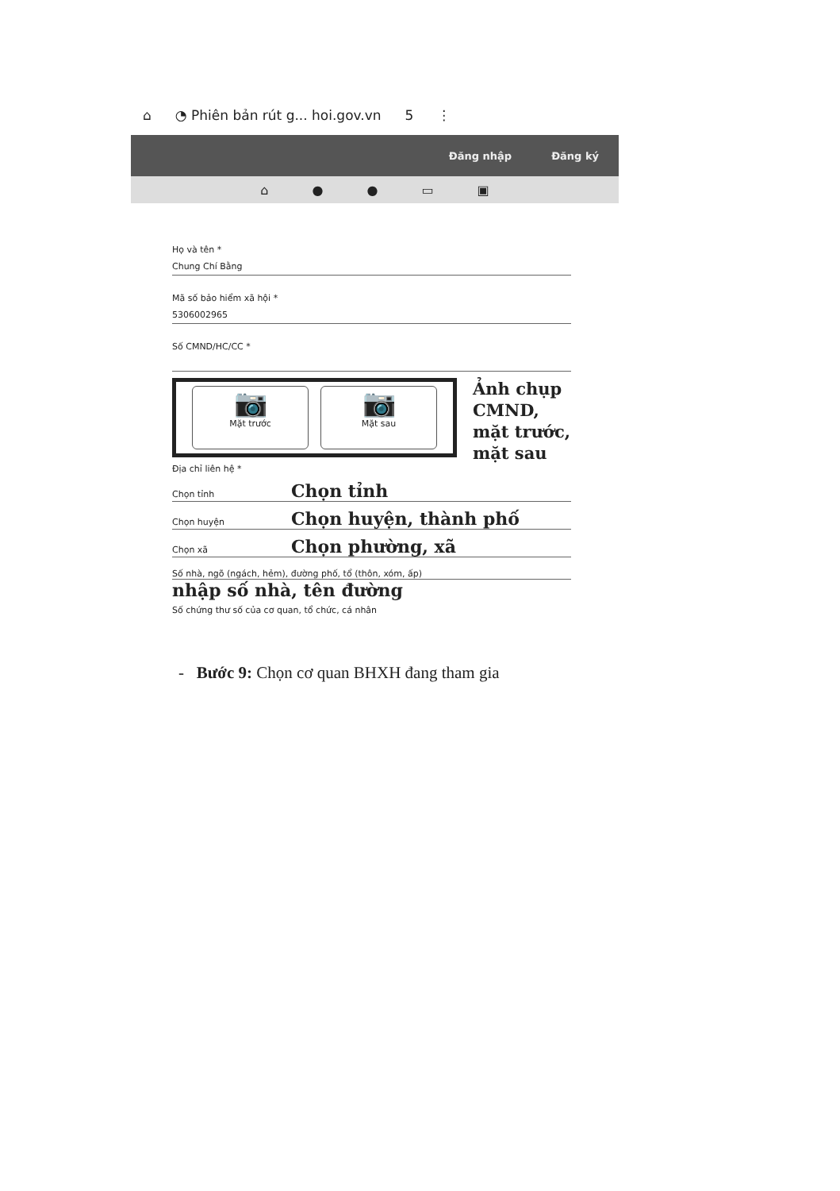⌂ ◔ Phiên bản rút g... hoi.gov.vn 5 ⋮
Đăng nhập Đăng ký
⌂ ● ● ▭ ▣
Họ và tên *
Chung Chí Bằng
Mã số bảo hiểm xã hội *
5306002965
Số CMND/HC/CC *
📷
Mặt trước
📷
Mặt sau
Ảnh chụp CMND, mặt trước, mặt sau
Địa chỉ liên hệ *
Chọn tỉnh Chọn tỉnh
Chọn huyện Chọn huyện, thành phố
Chọn xã Chọn phường, xã
Số nhà, ngõ (ngách, hẻm), đường phố, tổ (thôn, xóm, ấp)
nhập số nhà, tên đường
Số chứng thư số của cơ quan, tổ chức, cá nhân
- Bước 9: Chọn cơ quan BHXH đang tham gia